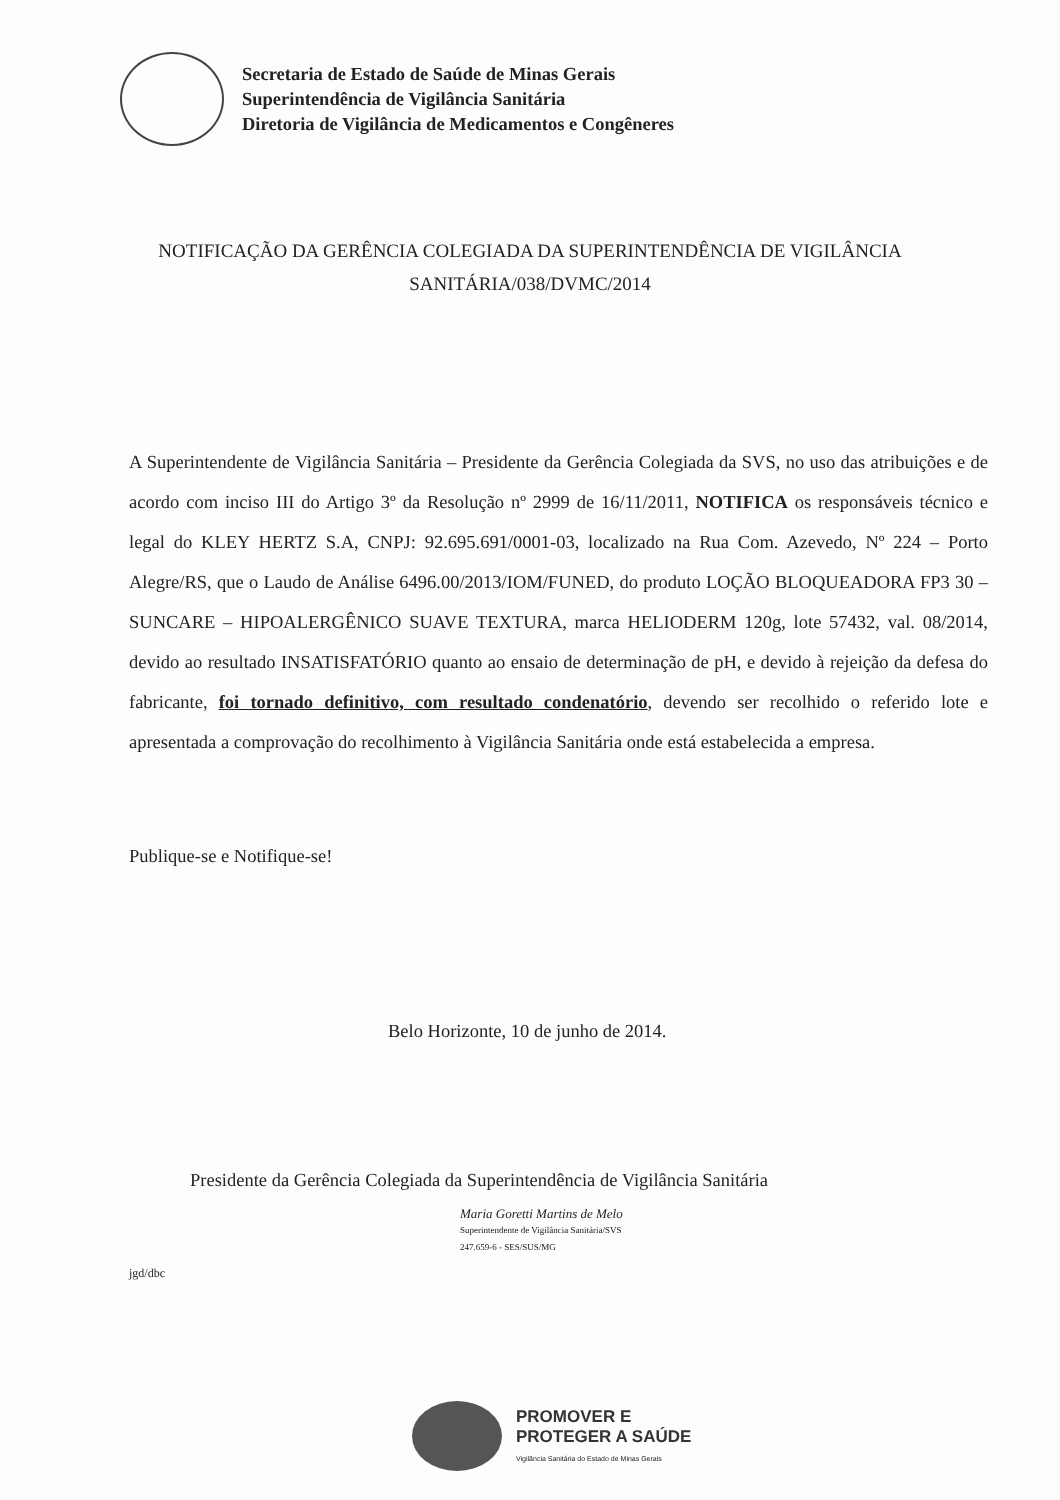Secretaria de Estado de Saúde de Minas Gerais
Superintendência de Vigilância Sanitária
Diretoria de Vigilância de Medicamentos e Congêneres
NOTIFICAÇÃO DA GERÊNCIA COLEGIADA DA SUPERINTENDÊNCIA DE VIGILÂNCIA SANITÁRIA/038/DVMC/2014
A Superintendente de Vigilância Sanitária – Presidente da Gerência Colegiada da SVS, no uso das atribuições e de acordo com inciso III do Artigo 3º da Resolução nº 2999 de 16/11/2011, NOTIFICA os responsáveis técnico e legal do KLEY HERTZ S.A, CNPJ: 92.695.691/0001-03, localizado na Rua Com. Azevedo, Nº 224 – Porto Alegre/RS, que o Laudo de Análise 6496.00/2013/IOM/FUNED, do produto LOÇÃO BLOQUEADORA FP3 30 – SUNCARE – HIPOALERGÊNICO SUAVE TEXTURA, marca HELIODERM 120g, lote 57432, val. 08/2014, devido ao resultado INSATISFATÓRIO quanto ao ensaio de determinação de pH, e devido à rejeição da defesa do fabricante, foi tornado definitivo, com resultado condenatório, devendo ser recolhido o referido lote e apresentada a comprovação do recolhimento à Vigilância Sanitária onde está estabelecida a empresa.
Publique-se e Notifique-se!
Belo Horizonte, 10 de junho de 2014.
Presidente da Gerência Colegiada da Superintendência de Vigilância Sanitária
Maria Goretti Martins de Melo
Superintendente de Vigilância Sanitária/SVS
247.659-6 - SES/SUS/MG
jgd/dbc
PROMOVER E
PROTEGER A SAÚDE
Vigilância Sanitária do Estado de Minas Gerais